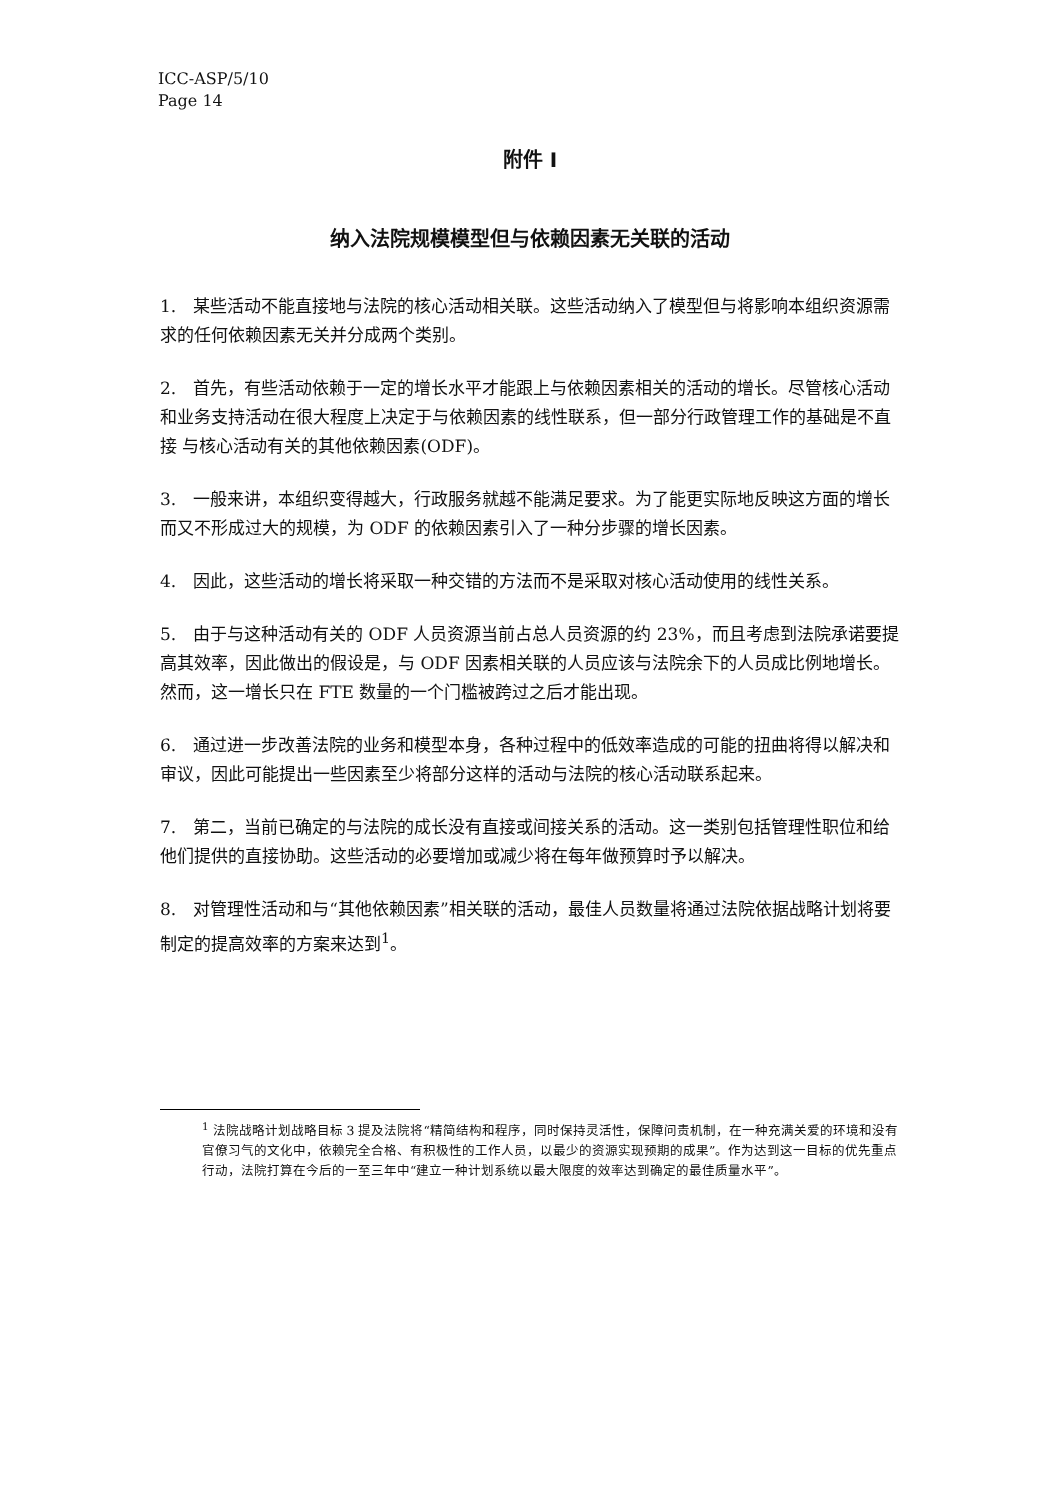ICC-ASP/5/10
Page 14
附件 I
纳入法院规模模型但与依赖因素无关联的活动
1.　某些活动不能直接地与法院的核心活动相关联。这些活动纳入了模型但与将影响本组织资源需求的任何依赖因素无关并分成两个类别。
2.　首先，有些活动依赖于一定的增长水平才能跟上与依赖因素相关的活动的增长。尽管核心活动和业务支持活动在很大程度上决定于与依赖因素的线性联系，但一部分行政管理工作的基础是不直接 与核心活动有关的其他依赖因素(ODF)。
3.　一般来讲，本组织变得越大，行政服务就越不能满足要求。为了能更实际地反映这方面的增长而又不形成过大的规模，为 ODF 的依赖因素引入了一种分步骤的增长因素。
4.　因此，这些活动的增长将采取一种交错的方法而不是采取对核心活动使用的线性关系。
5.　由于与这种活动有关的 ODF 人员资源当前占总人员资源的约 23%，而且考虑到法院承诺要提高其效率，因此做出的假设是，与 ODF 因素相关联的人员应该与法院余下的人员成比例地增长。然而，这一增长只在 FTE 数量的一个门槛被跨过之后才能出现。
6.　通过进一步改善法院的业务和模型本身，各种过程中的低效率造成的可能的扭曲将得以解决和审议，因此可能提出一些因素至少将部分这样的活动与法院的核心活动联系起来。
7.　第二，当前已确定的与法院的成长没有直接或间接关系的活动。这一类别包括管理性职位和给他们提供的直接协助。这些活动的必要增加或减少将在每年做预算时予以解决。
8.　对管理性活动和与“其他依赖因素”相关联的活动，最佳人员数量将通过法院依据战略计划将要制定的提高效率的方案来达到<sup>1</sup>。
<sup>1</sup> 法院战略计划战略目标 3 提及法院将“精简结构和程序，同时保持灵活性，保障问责机制，在一种充满关爱的环境和没有官僚习气的文化中，依赖完全合格、有积极性的工作人员，以最少的资源实现预期的成果”。作为达到这一目标的优先重点行动，法院打算在今后的一至三年中“建立一种计划系统以最大限度的效率达到确定的最佳质量水平”。